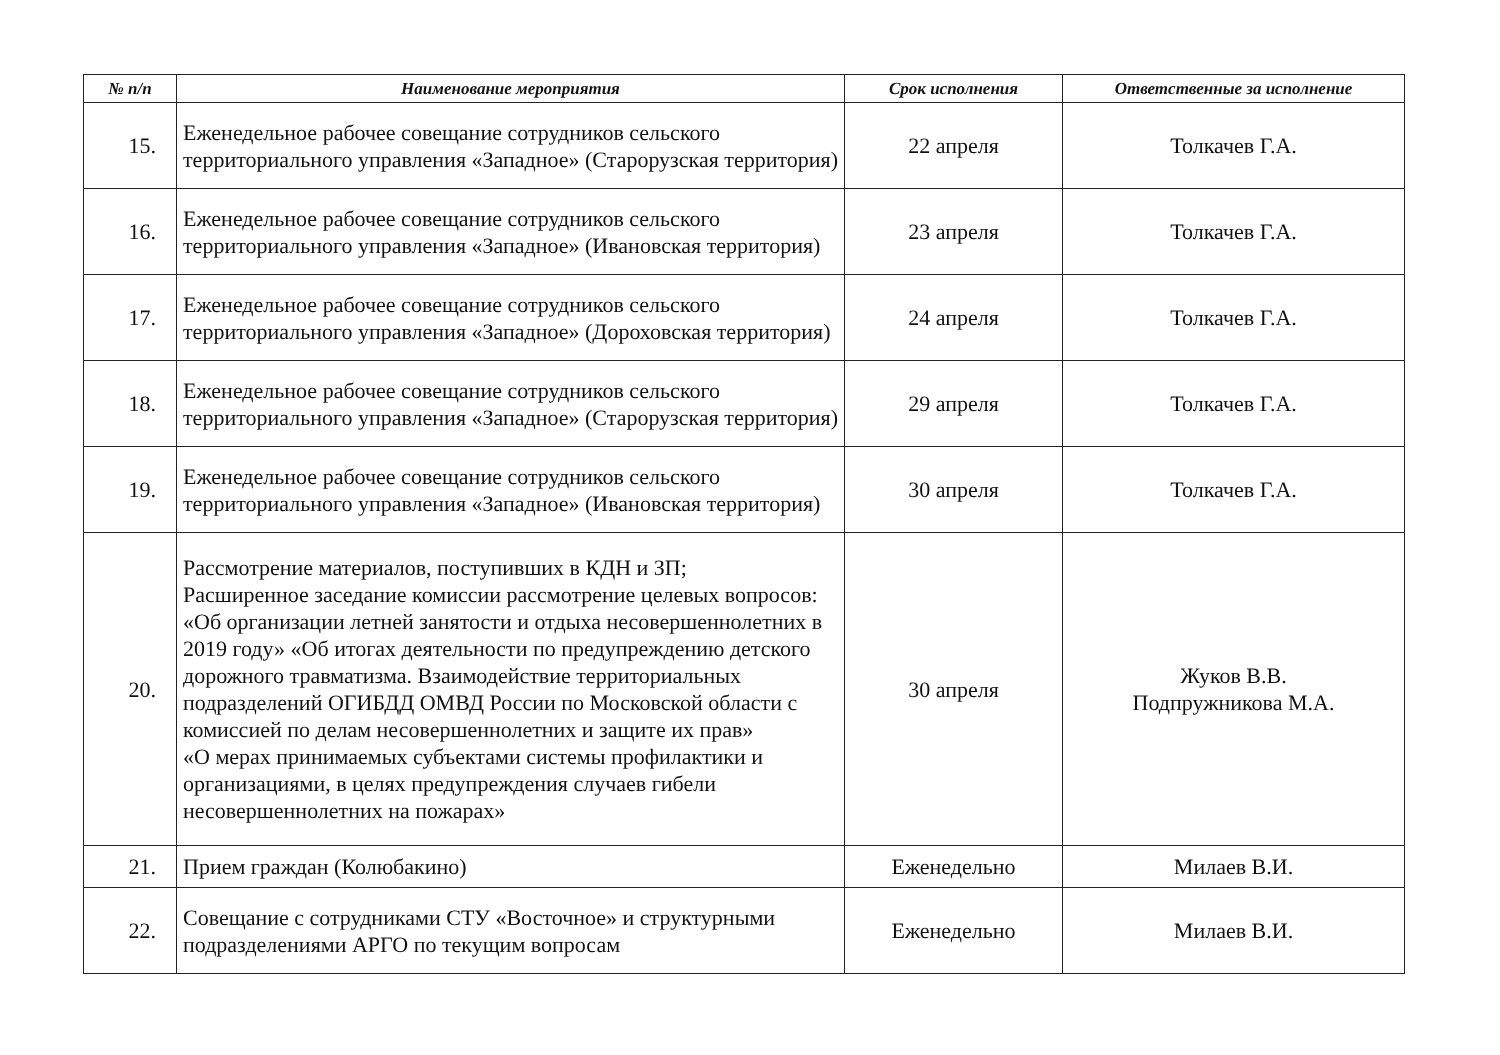| № п/п | Наименование мероприятия | Срок исполнения | Ответственные за исполнение |
| --- | --- | --- | --- |
| 15. | Еженедельное рабочее совещание сотрудников сельского территориального управления «Западное» (Старорузская территория) | 22 апреля | Толкачев Г.А. |
| 16. | Еженедельное рабочее совещание сотрудников сельского территориального управления «Западное» (Ивановская территория) | 23 апреля | Толкачев Г.А. |
| 17. | Еженедельное рабочее совещание сотрудников сельского территориального управления «Западное» (Дороховская территория) | 24 апреля | Толкачев Г.А. |
| 18. | Еженедельное рабочее совещание сотрудников сельского территориального управления «Западное» (Старорузская территория) | 29 апреля | Толкачев Г.А. |
| 19. | Еженедельное рабочее совещание сотрудников сельского территориального управления «Западное» (Ивановская территория) | 30 апреля | Толкачев Г.А. |
| 20. | Рассмотрение материалов, поступивших в КДН и ЗП; Расширенное заседание комиссии рассмотрение целевых вопросов: «Об организации летней занятости и отдыха несовершеннолетних в 2019 году» «Об итогах деятельности по предупреждению детского дорожного травматизма. Взаимодействие территориальных подразделений ОГИБДД ОМВД России по Московской области с комиссией по делам несовершеннолетних и защите их прав» «О мерах принимаемых субъектами системы профилактики и организациями, в целях предупреждения случаев гибели несовершеннолетних на пожарах» | 30 апреля | Жуков В.В. Подпружникова М.А. |
| 21. | Прием граждан (Колюбакино) | Еженедельно | Милаев В.И. |
| 22. | Совещание с сотрудниками СТУ «Восточное» и структурными подразделениями АРГО по текущим вопросам | Еженедельно | Милаев В.И. |